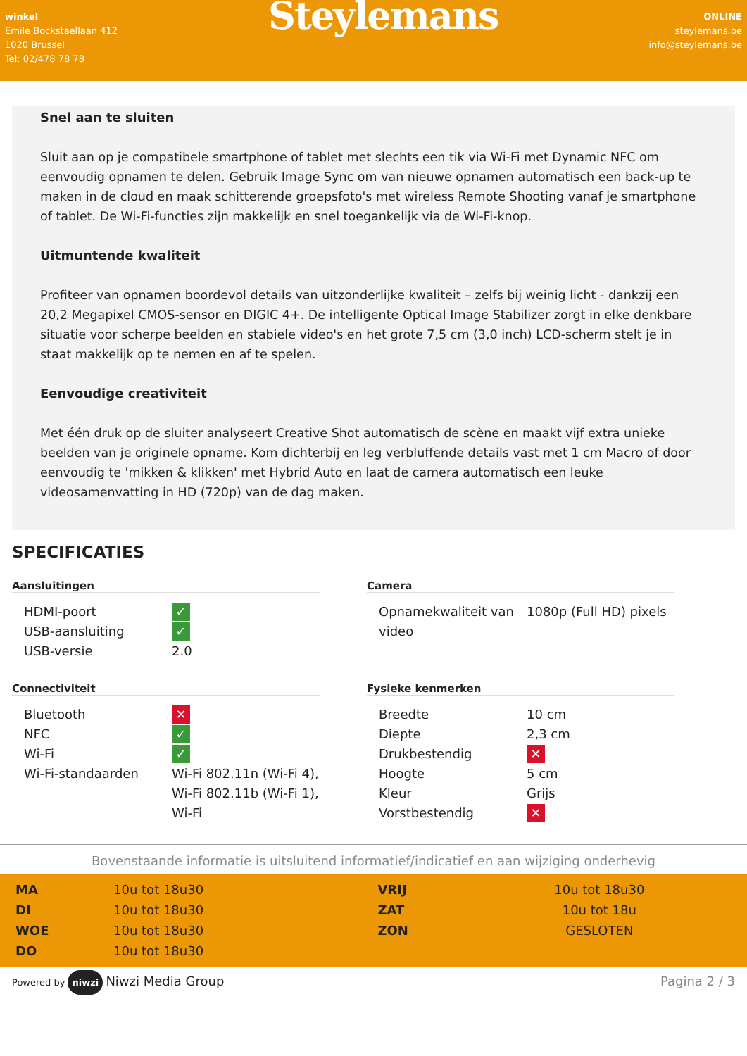winkel
Emile Bockstaellaan 412
1020 Brussel
Tel: 02/478 78 78
Steylemans
ONLINE
steylemans.be
info@steylemans.be
Snel aan te sluiten
Sluit aan op je compatibele smartphone of tablet met slechts een tik via Wi-Fi met Dynamic NFC om eenvoudig opnamen te delen. Gebruik Image Sync om van nieuwe opnamen automatisch een back-up te maken in de cloud en maak schitterende groepsfoto's met wireless Remote Shooting vanaf je smartphone of tablet. De Wi-Fi-functies zijn makkelijk en snel toegankelijk via de Wi-Fi-knop.
Uitmuntende kwaliteit
Profiteer van opnamen boordevol details van uitzonderlijke kwaliteit – zelfs bij weinig licht - dankzij een 20,2 Megapixel CMOS-sensor en DIGIC 4+. De intelligente Optical Image Stabilizer zorgt in elke denkbare situatie voor scherpe beelden en stabiele video's en het grote 7,5 cm (3,0 inch) LCD-scherm stelt je in staat makkelijk op te nemen en af te spelen.
Eenvoudige creativiteit
Met één druk op de sluiter analyseert Creative Shot automatisch de scène en maakt vijf extra unieke beelden van je originele opname. Kom dichterbij en leg verbluffende details vast met 1 cm Macro of door eenvoudig te 'mikken & klikken' met Hybrid Auto en laat de camera automatisch een leuke videosamenvatting in HD (720p) van de dag maken.
SPECIFICATIES
Aansluitingen
| HDMI-poort | ✓ |
| USB-aansluiting | ✓ |
| USB-versie | 2.0 |
Camera
| Opnamekwaliteit van video | 1080p (Full HD) pixels |
Connectiviteit
| Bluetooth | ✕ |
| NFC | ✓ |
| Wi-Fi | ✓ |
| Wi-Fi-standaarden | Wi-Fi 802.11n (Wi-Fi 4), Wi-Fi 802.11b (Wi-Fi 1), Wi-Fi |
Fysieke kenmerken
| Breedte | 10 cm |
| Diepte | 2,3 cm |
| Drukbestendig | ✕ |
| Hoogte | 5 cm |
| Kleur | Grijs |
| Vorstbestendig | ✕ |
Bovenstaande informatie is uitsluitend informatief/indicatief en aan wijziging onderhevig
| MA | 10u tot 18u30 | VRIJ | 10u tot 18u30 |
| DI | 10u tot 18u30 | ZAT | 10u tot 18u |
| WOE | 10u tot 18u30 | ZON | GESLOTEN |
| DO | 10u tot 18u30 | | |
Powered by niwzi Niwzi Media Group
Pagina 2 / 3